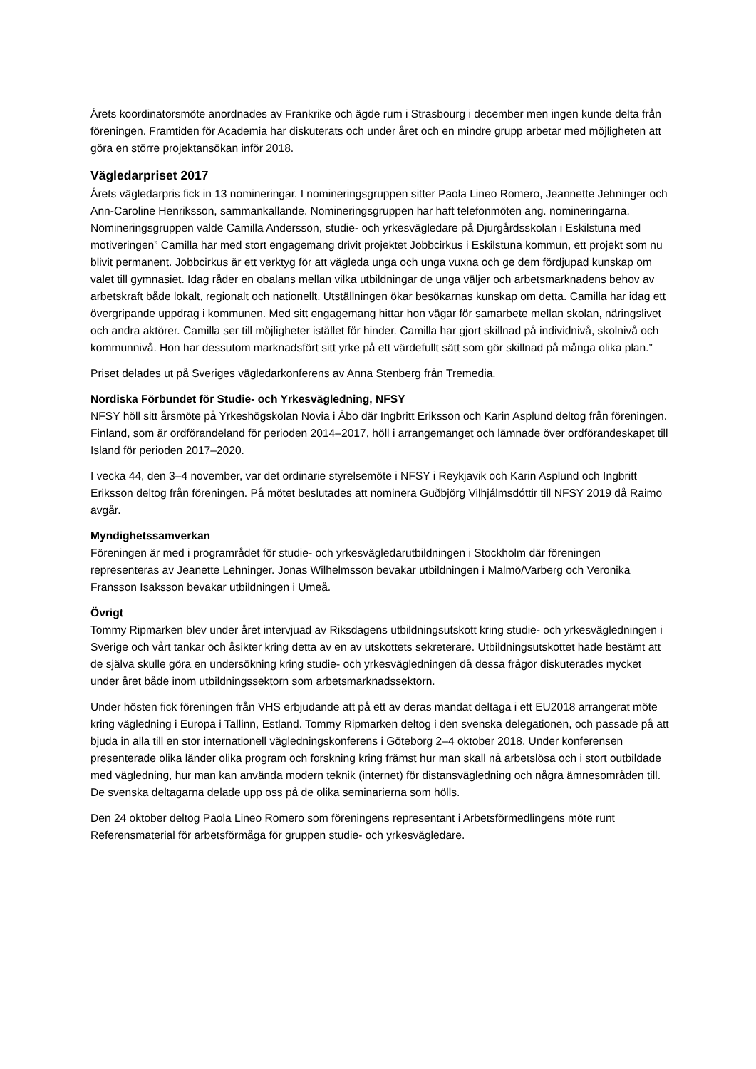Årets koordinatorsmöte anordnades av Frankrike och ägde rum i Strasbourg i december men ingen kunde delta från föreningen. Framtiden för Academia har diskuterats och under året och en mindre grupp arbetar med möjligheten att göra en större projektansökan inför 2018.
Vägledarpriset 2017
Årets vägledarpris fick in 13 nomineringar. I nomineringsgruppen sitter Paola Lineo Romero, Jeannette Jehninger och Ann-Caroline Henriksson, sammankallande. Nomineringsgruppen har haft telefonmöten ang. nomineringarna. Nomineringsgruppen valde Camilla Andersson, studie- och yrkesvägledare på Djurgårdsskolan i Eskilstuna med motiveringen” Camilla har med stort engagemang drivit projektet Jobbcirkus i Eskilstuna kommun, ett projekt som nu blivit permanent. Jobbcirkus är ett verktyg för att vägleda unga och unga vuxna och ge dem fördjupad kunskap om valet till gymnasiet. Idag råder en obalans mellan vilka utbildningar de unga väljer och arbetsmarknadens behov av arbetskraft både lokalt, regionalt och nationellt. Utställningen ökar besökarnas kunskap om detta. Camilla har idag ett övergripande uppdrag i kommunen. Med sitt engagemang hittar hon vägar för samarbete mellan skolan, näringslivet och andra aktörer. Camilla ser till möjligheter istället för hinder. Camilla har gjort skillnad på individnivå, skolnivå och kommunnivå. Hon har dessutom marknadsfört sitt yrke på ett värdefullt sätt som gör skillnad på många olika plan.”
Priset delades ut på Sveriges vägledarkonferens av Anna Stenberg från Tremedia.
Nordiska Förbundet för Studie- och Yrkesvägledning, NFSY
NFSY höll sitt årsmöte på Yrkeshögskolan Novia i Åbo där Ingbritt Eriksson och Karin Asplund deltog från föreningen. Finland, som är ordförandeland för perioden 2014–2017, höll i arrangemanget och lämnade över ordförandeskapet till Island för perioden 2017–2020.
I vecka 44, den 3–4 november, var det ordinarie styrelsemöte i NFSY i Reykjavik och Karin Asplund och Ingbritt Eriksson deltog från föreningen. På mötet beslutades att nominera Guðbjörg Vilhjálmsdóttir till NFSY 2019 då Raimo avgår.
Myndighetssamverkan
Föreningen är med i programrådet för studie- och yrkesvägledarutbildningen i Stockholm där föreningen representeras av Jeanette Lehninger. Jonas Wilhelmsson bevakar utbildningen i Malmö/Varberg och Veronika Fransson Isaksson bevakar utbildningen i Umeå.
Övrigt
Tommy Ripmarken blev under året intervjuad av Riksdagens utbildningsutskott kring studie- och yrkesvägledningen i Sverige och vårt tankar och åsikter kring detta av en av utskottets sekreterare. Utbildningsutskottet hade bestämt att de själva skulle göra en undersökning kring studie- och yrkesvägledningen då dessa frågor diskuterades mycket under året både inom utbildningssektorn som arbetsmarknadssektorn.
Under hösten fick föreningen från VHS erbjudande att på ett av deras mandat deltaga i ett EU2018 arrangerat möte kring vägledning i Europa i Tallinn, Estland. Tommy Ripmarken deltog i den svenska delegationen, och passade på att bjuda in alla till en stor internationell vägledningskonferens i Göteborg 2–4 oktober 2018. Under konferensen presenterade olika länder olika program och forskning kring främst hur man skall nå arbetslösa och i stort outbildade med vägledning, hur man kan använda modern teknik (internet) för distansvägledning och några ämnesområden till. De svenska deltagarna delade upp oss på de olika seminarierna som hölls.
Den 24 oktober deltog Paola Lineo Romero som föreningens representant i Arbetsförmedlingens möte runt Referensmaterial för arbetsförmåga för gruppen studie- och yrkesvägledare.